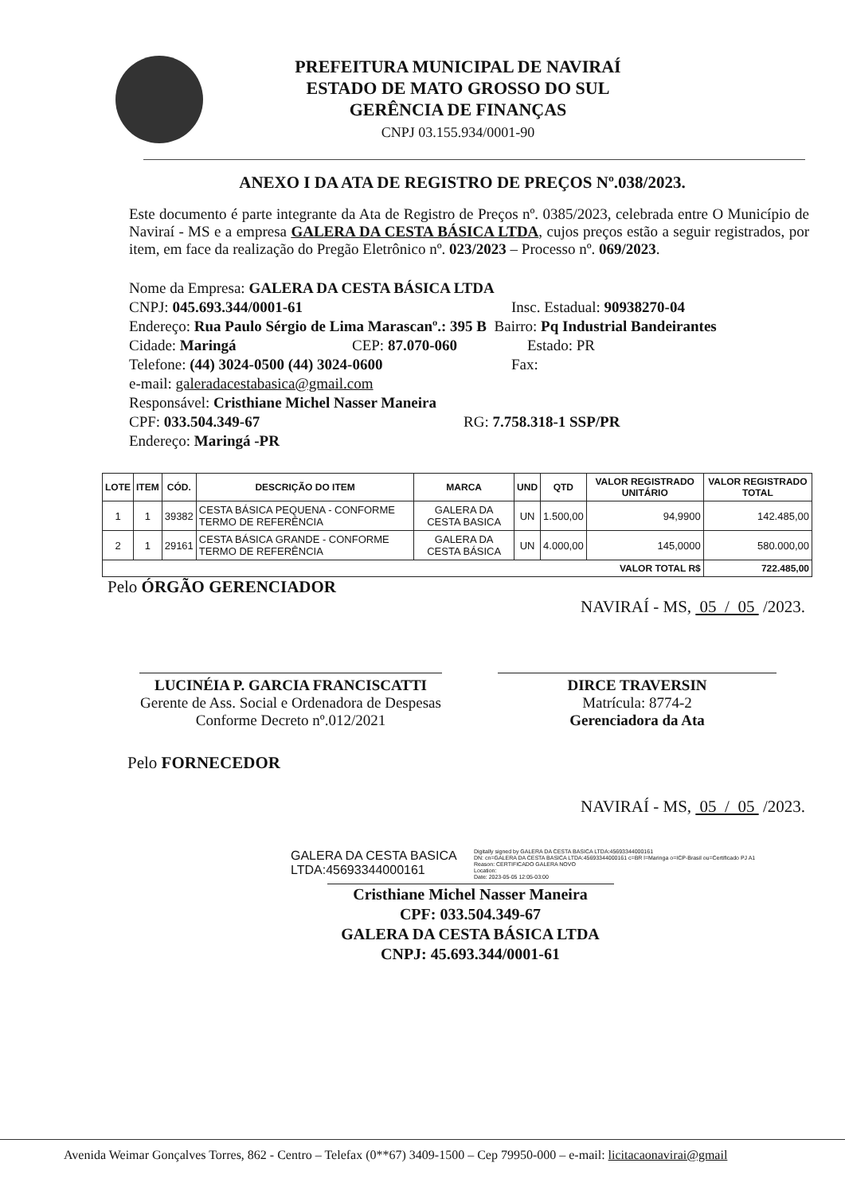PREFEITURA MUNICIPAL DE NAVIRAÍ
ESTADO DE MATO GROSSO DO SUL
GERÊNCIA DE FINANÇAS
CNPJ 03.155.934/0001-90
ANEXO I DA ATA DE REGISTRO DE PREÇOS Nº.038/2023.
Este documento é parte integrante da Ata de Registro de Preços nº. 0385/2023, celebrada entre O Município de Naviraí - MS e a empresa GALERA DA CESTA BÁSICA LTDA, cujos preços estão a seguir registrados, por item, em face da realização do Pregão Eletrônico nº. 023/2023 – Processo nº. 069/2023.
Nome da Empresa: GALERA DA CESTA BÁSICA LTDA
CNPJ: 045.693.344/0001-61 Insc. Estadual: 90938270-04
Endereço: Rua Paulo Sérgio de Lima Marascanº.: 395 B Bairro: Pq Industrial Bandeirantes
Cidade: Maringá CEP: 87.070-060 Estado: PR
Telefone: (44) 3024-0500 (44) 3024-0600 Fax:
e-mail: galeradacestabasica@gmail.com
Responsável: Cristhiane Michel Nasser Maneira
CPF: 033.504.349-67 RG: 7.758.318-1 SSP/PR
Endereço: Maringá -PR
| LOTE | ITEM | CÓD. | DESCRIÇÃO DO ITEM | MARCA | UND | QTD | VALOR REGISTRADO UNITÁRIO | VALOR REGISTRADO TOTAL |
| --- | --- | --- | --- | --- | --- | --- | --- | --- |
| 1 | 1 | 39382 | CESTA BÁSICA PEQUENA - CONFORME TERMO DE REFERÊNCIA | GALERA DA CESTA BASICA | UN | 1.500,00 | 94,9900 | 142.485,00 |
| 2 | 1 | 29161 | CESTA BÁSICA GRANDE - CONFORME TERMO DE REFERÊNCIA | GALERA DA CESTA BÁSICA | UN | 4.000,00 | 145,0000 | 580.000,00 |
| VALOR TOTAL R$ | | | | | | | | 722.485,00 |
Pelo ÓRGÃO GERENCIADOR
NAVIRAÍ - MS, 05 / 05 /2023.
LUCINÉIA P. GARCIA FRANCISCATTI
Gerente de Ass. Social e Ordenadora de Despesas Conforme Decreto nº.012/2021
DIRCE TRAVERSIN
Matrícula: 8774-2
Gerenciadora da Ata
Pelo FORNECEDOR
NAVIRAÍ - MS, 05 / 05 /2023.
GALERA DA CESTA BASICA LTDA:45693344000161
Digitally signed by GALERA DA CESTA BASICA LTDA:45693344000161
DN: cn=GALERA DA CESTA BASICA LTDA:45693344000161 c=BR l=Maringa o=ICP-Brasil ou=Certificado PJ A1
Reason: CERTIFICADO GALERA NOVO
Location:
Date: 2023-05-05 12:05-03:00
Cristhiane Michel Nasser Maneira
CPF: 033.504.349-67
GALERA DA CESTA BÁSICA LTDA
CNPJ: 45.693.344/0001-61
Avenida Weimar Gonçalves Torres, 862 - Centro – Telefax (0**67) 3409-1500 – Cep 79950-000 – e-mail: licitacaonavirai@gmail